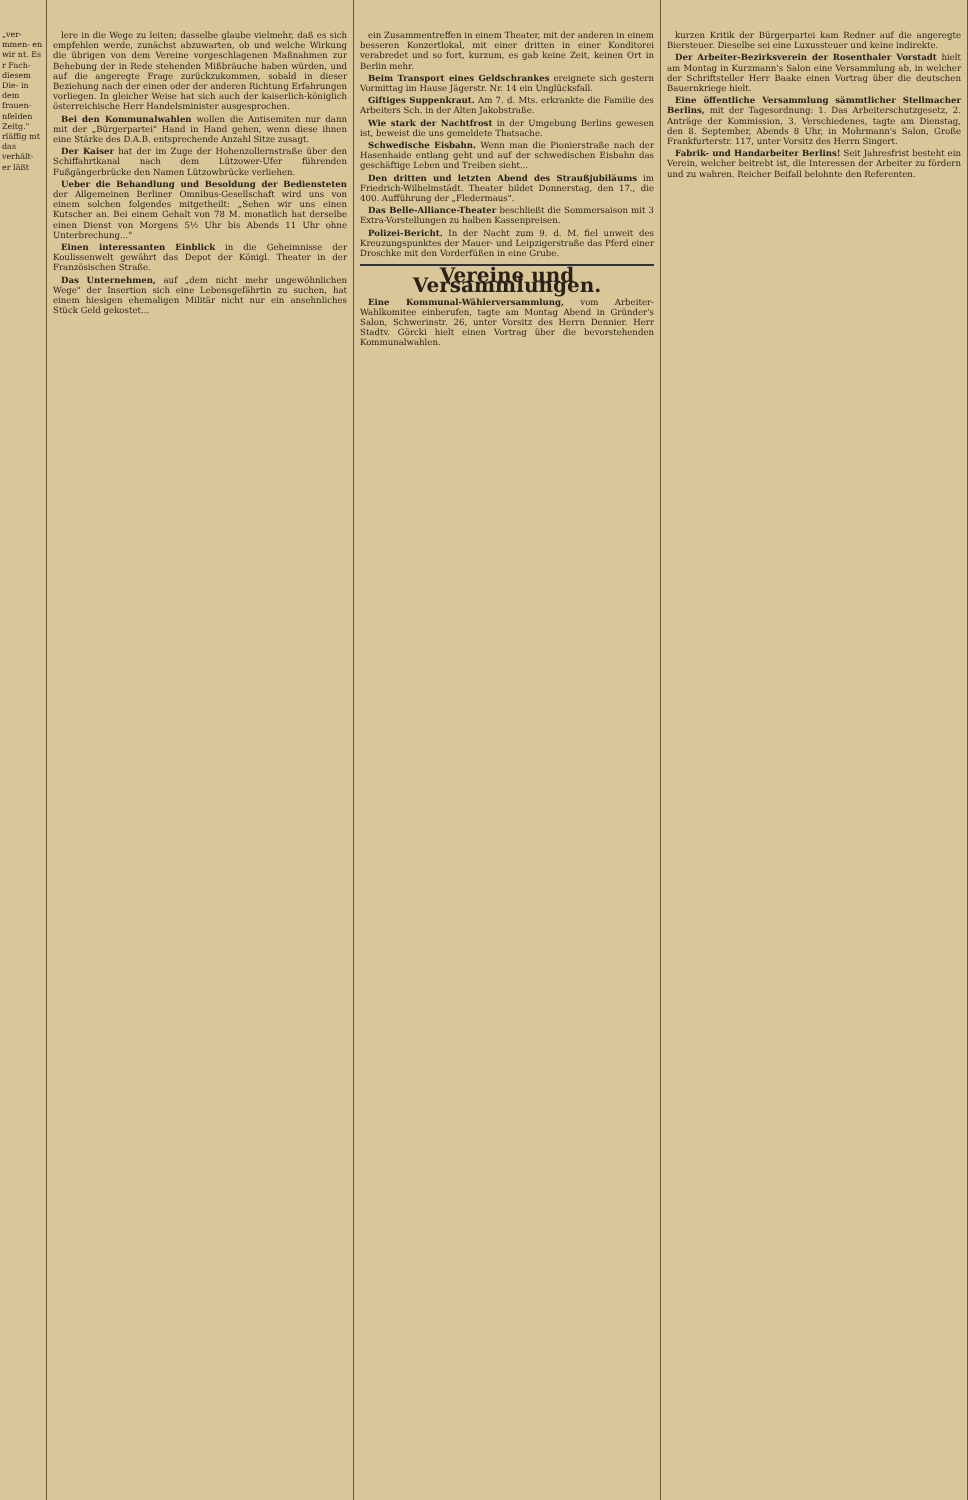„ver- mmen- en wir nt. Es r Fach- diesem Die- in dem frauen- nfelden Zeitg." rläffig mt das verhält- er läßt
lere in die Wege zu leiten; dasselbe glaube vielmehr, daß es sich empfehlen werde, zunächst abzuwarten, ob und welche Wirkung die übrigen von dem Vereine vorgeschlagenen Maßnahmen zur Behebung der in Rede stehenden Mißbräuche haben würden, und auf die angeregte Frage zurückzukommen, sobald in dieser Beziehung nach der einen oder der anderen Richtung Erfahrungen vorliegen. In gleicher Weise hat sich auch der kaiserlich-königlich österreichische Herr Handelsminister ausgesprochen.
Bei den Kommunalwahlen wollen die Antisemiten nur dann mit der „Bürgerpartei" Hand in Hand gehen, wenn diese ihnen eine Stärke des D.A.B. entsprechende Anzahl Sitze zusagt.
Der Kaiser hat der im Zuge der Hohenzollernstraße über den Schiffahrtkanal nach dem Lützower-Ufer führenden Fußgängerbrücke den Namen Lützowbrücke verliehen.
Ueber die Behandlung und Besoldung der Bediensteten der Allgemeinen Berliner Omnibus-Gesellschaft wird uns von einem solchen folgendes mitgetheilt: „Sehen wir uns einen Kutscher an. Bei einem Gehalt von 78 M. monatlich hat derselbe einen Dienst von Morgens 5½ Uhr bis Abends 11 Uhr ohne Unterbrechung..."
Einen interessanten Einblick in die Geheimnisse der Koulissenwelt gewährt das Depot der Königl. Theater in der Französischen Straße.
Das Unternehmen, auf „dem nicht mehr ungewöhnlichen Wege" der Insertion sich eine Lebensgefährtin zu suchen, hat einem hiesigen ehemaligen Militär nicht nur ein ansehnliches Stück Geld gekostet...
ein Zusammentreffen in einem Theater, mit der anderen in einem besseren Konzertlokal, mit einer dritten in einer Konditorei verabredet und so fort, kurzum, es gab keine Zeit, keinen Ort in Berlin mehr.
Beim Transport eines Geldschrankes ereignete sich gestern Vormittag im Hause Jägerstr. Nr. 14 ein Unglücksfall.
Giftiges Suppenkraut. Am 7. d. Mts. erkrankte die Familie des Arbeiters Sch. in der Alten Jakobstraße.
Wie stark der Nachtfrost in der Umgebung Berlins gewesen ist, beweist die uns gemeldete Thatsache.
Schwedische Eisbahn. Wenn man die Pionierstraße nach der Hasenhaide entlang geht und auf der schwedischen Eisbahn das geschäftige Leben und Treiben sieht...
Den dritten und letzten Abend des Straußjubiläums im Friedrich-Wilhelmstädt. Theater bildet Donnerstag, den 17., die 400. Aufführung der „Fledermaus".
Das Belle-Alliance-Theater beschließt die Sommersaison mit 3 Extra-Vorstellungen zu halben Kassenpreisen.
Polizei-Bericht. In der Nacht zum 9. d. M. fiel unweit des Kreuzungspunktes der Mauer- und Leipzigerstraße das Pferd einer Droschke mit den Vorderfüßen in eine Grube.
Vereine und Versammlungen.
Eine Kommunal-Wählerversammlung, vom Arbeiter-Wahlkomitee einberufen, tagte am Montag Abend in Gründer's Salon, Schwerinstr. 26, unter Vorsitz des Herrn Dennier. Herr Stadtv. Görcki hielt einen Vortrag über die bevorstehenden Kommunalwahlen.
kurzen Kritik der Bürgerpartei kam Redner auf die angeregte Biersteuer. Dieselbe sei eine Luxussteuer und keine indirekte.
Der Arbeiter-Bezirksverein der Rosenthaler Vorstadt hielt am Montag in Kurzmann's Salon eine Versammlung ab, in welcher der Schriftsteller Herr Baake einen Vortrag über die deutschen Bauernkriege hielt.
Eine öffentliche Versammlung sämmtlicher Stellmacher Berlins, mit der Tagesordnung: 1. Das Arbeiterschutzgesetz, 2. Anträge der Kommission, 3. Verschiedenes, tagte am Dienstag, den 8. September, Abends 8 Uhr, in Mohrmann's Salon, Große Frankfurterstr. 117, unter Vorsitz des Herrn Singert.
Fabrik- und Handarbeiter Berlins! Seit Jahresfrist besteht ein Verein, welcher beitrebt ist, die Interessen der Arbeiter zu fördern und zu wahren. Reicher Beifall belohnte den Referenten.